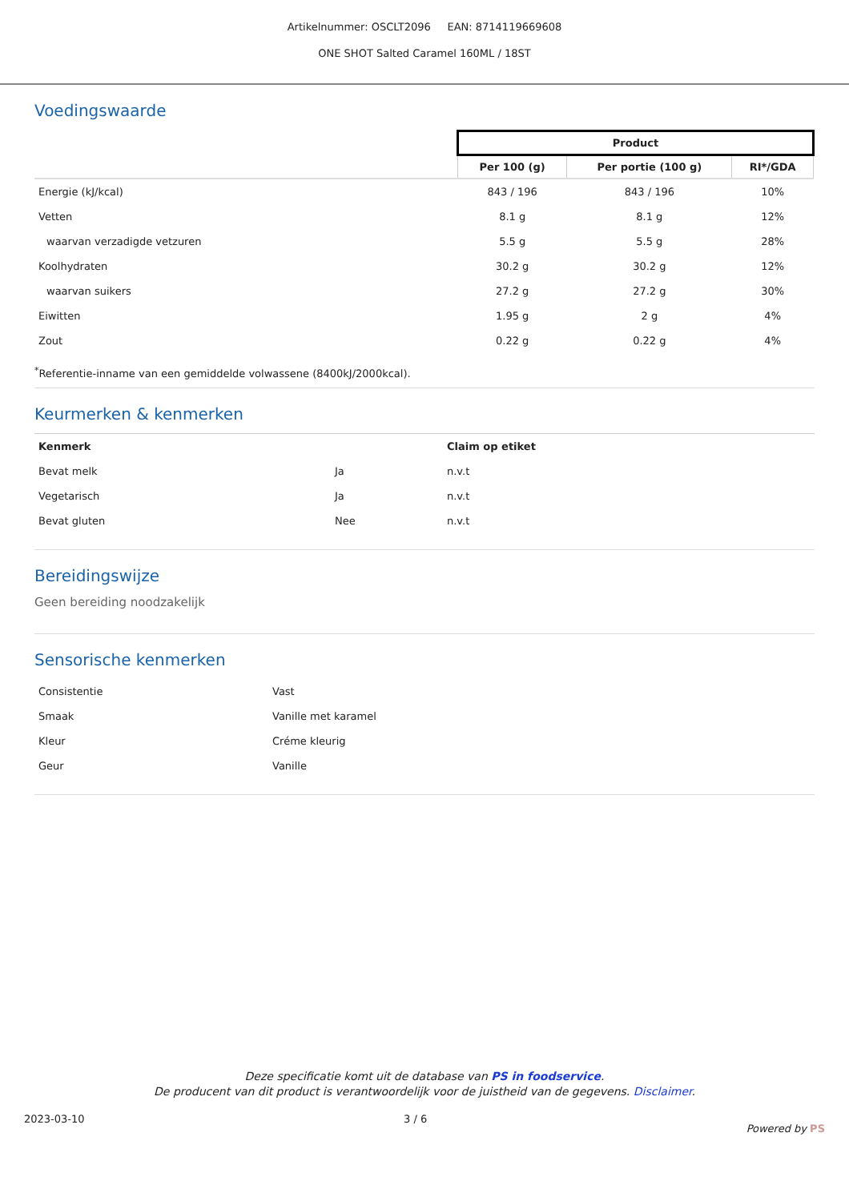Artikelnummer: OSCLT2096 EAN: 8714119669608
ONE SHOT Salted Caramel 160ML / 18ST
Voedingswaarde
| | Product | | |
| --- | --- | --- | --- |
| | Per 100 (g) | Per portie (100 g) | RI*/GDA |
| Energie (kJ/kcal) | 843 / 196 | 843 / 196 | 10% |
| Vetten | 8.1 g | 8.1 g | 12% |
| waarvan verzadigde vetzuren | 5.5 g | 5.5 g | 28% |
| Koolhydraten | 30.2 g | 30.2 g | 12% |
| waarvan suikers | 27.2 g | 27.2 g | 30% |
| Eiwitten | 1.95 g | 2 g | 4% |
| Zout | 0.22 g | 0.22 g | 4% |
<sup>*</sup> Referentie-inname van een gemiddelde volwassene (8400kJ/2000kcal).
Keurmerken & kenmerken
| Kenmerk | | Claim op etiket |
| Bevat melk | Ja | n.v.t |
| Vegetarisch | Ja | n.v.t |
| Bevat gluten | Nee | n.v.t |
Bereidingswijze
Geen bereiding noodzakelijk
Sensorische kenmerken
| Consistentie | Vast |
| Smaak | Vanille met karamel |
| Kleur | Créme kleurig |
| Geur | Vanille |
Deze specificatie komt uit de database van PS in foodservice.
De producent van dit product is verantwoordelijk voor de juistheid van de gegevens. Disclaimer.
2023-03-10 3 / 6 Powered by PS